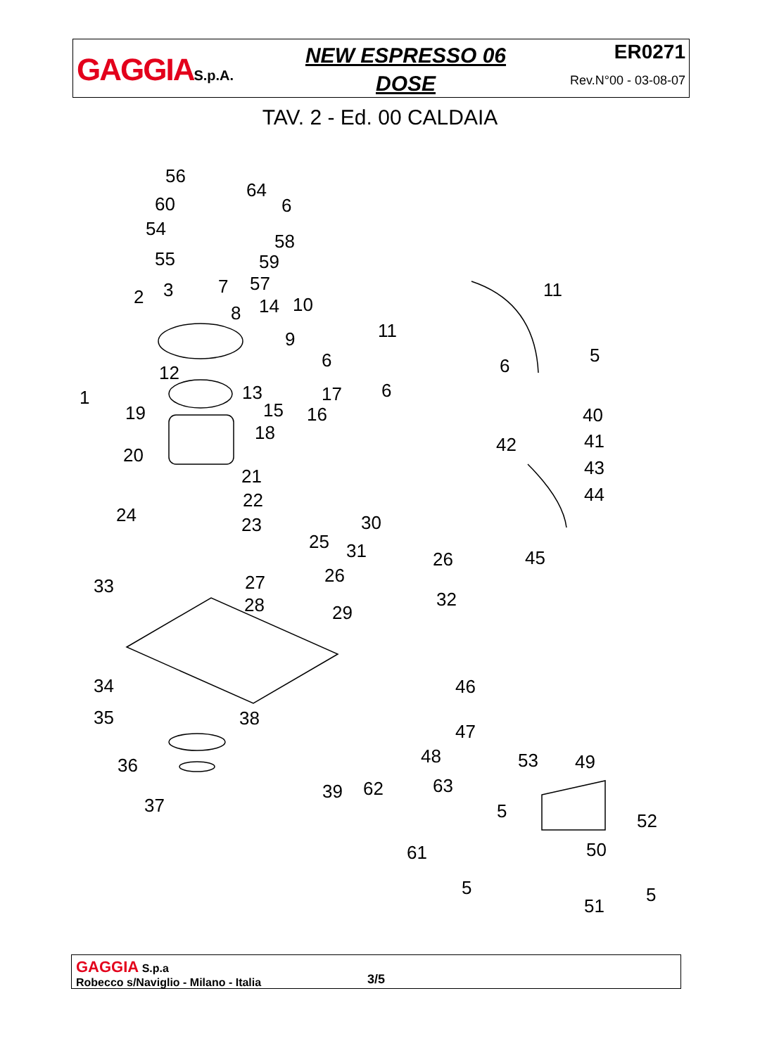GAGGIAS.p.A.
NEW ESPRESSO 06
DOSE
ER0271
Rev.N°00 - 03-08-07
TAV. 2 - Ed. 00 CALDAIA
56
64
6
60
54
58
55 59
57
2 3 7
8 14 10
9 11
11
12
6 6 5
1 13 17 6
19 15 16 40
18
42 41
20
43
21
44
22
24 23 30
25 31 45
26
33 27 26
32
28 29
34 46
35 38
47
48
36 53 49
62 63
39
37 5 52
61 50
5 5
51
GAGGIA S.p.a
Robecco s/Naviglio - Milano - Italia
3/5